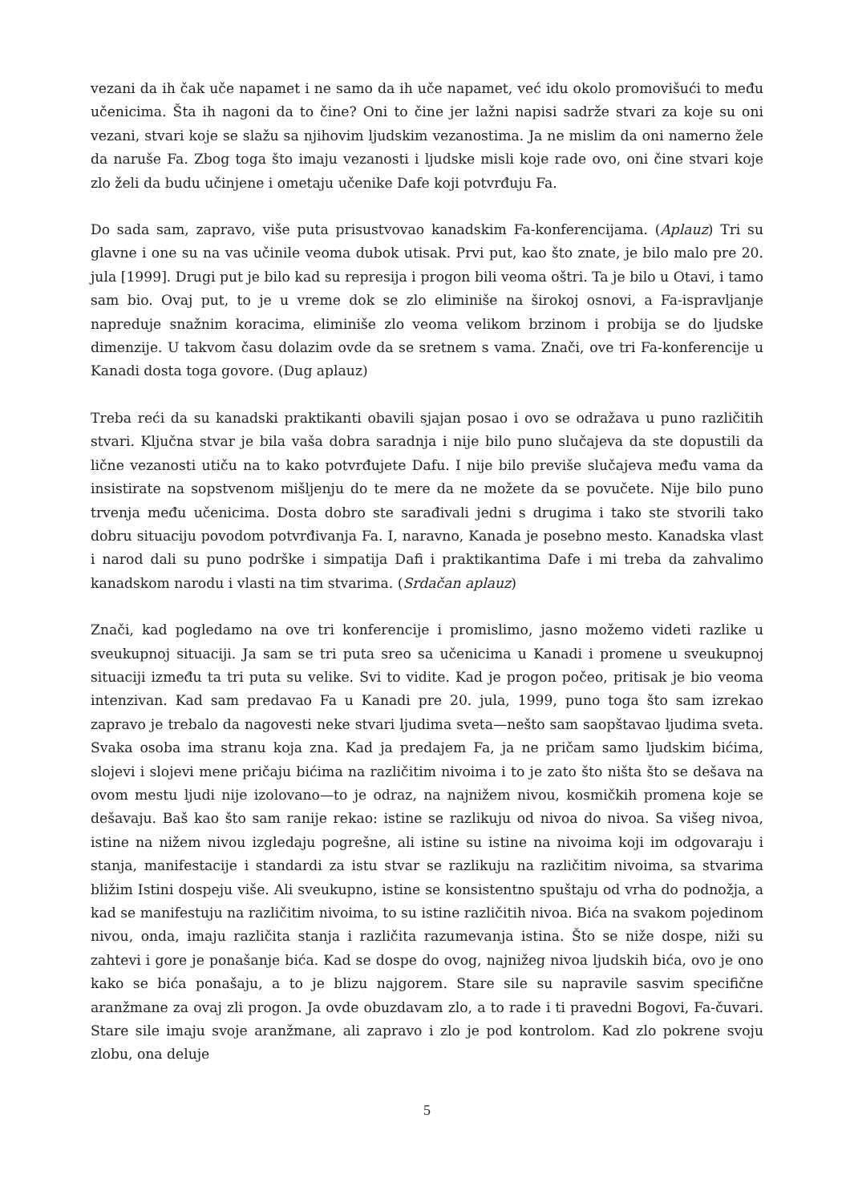vezani da ih čak uče napamet i ne samo da ih uče napamet, već idu okolo promovišući to među učenicima. Šta ih nagoni da to čine? Oni to čine jer lažni napisi sadrže stvari za koje su oni vezani, stvari koje se slažu sa njihovim ljudskim vezanostima. Ja ne mislim da oni namerno žele da naruše Fa. Zbog toga što imaju vezanosti i ljudske misli koje rade ovo, oni čine stvari koje zlo želi da budu učinjene i ometaju učenike Dafe koji potvrđuju Fa.
Do sada sam, zapravo, više puta prisustvovao kanadskim Fa-konferencijama. (Aplauz) Tri su glavne i one su na vas učinile veoma dubok utisak. Prvi put, kao što znate, je bilo malo pre 20. jula [1999]. Drugi put je bilo kad su represija i progon bili veoma oštri. Ta je bilo u Otavi, i tamo sam bio. Ovaj put, to je u vreme dok se zlo eliminiše na širokoj osnovi, a Fa-ispravljanje napreduje snažnim koracima, eliminiše zlo veoma velikom brzinom i probija se do ljudske dimenzije. U takvom času dolazim ovde da se sretnem s vama. Znači, ove tri Fa-konferencije u Kanadi dosta toga govore. (Dug aplauz)
Treba reći da su kanadski praktikanti obavili sjajan posao i ovo se odražava u puno različitih stvari. Ključna stvar je bila vaša dobra saradnja i nije bilo puno slučajeva da ste dopustili da lične vezanosti utiču na to kako potvrđujete Dafu. I nije bilo previše slučajeva među vama da insistirate na sopstvenom mišljenju do te mere da ne možete da se povučete. Nije bilo puno trvenja među učenicima. Dosta dobro ste sarađivali jedni s drugima i tako ste stvorili tako dobru situaciju povodom potvrđivanja Fa. I, naravno, Kanada je posebno mesto. Kanadska vlast i narod dali su puno podrške i simpatija Dafi i praktikantima Dafe i mi treba da zahvalimo kanadskom narodu i vlasti na tim stvarima. (Srdačan aplauz)
Znači, kad pogledamo na ove tri konferencije i promislimo, jasno možemo videti razlike u sveukupnoj situaciji. Ja sam se tri puta sreo sa učenicima u Kanadi i promene u sveukupnoj situaciji između ta tri puta su velike. Svi to vidite. Kad je progon počeo, pritisak je bio veoma intenzivan. Kad sam predavao Fa u Kanadi pre 20. jula, 1999, puno toga što sam izrekao zapravo je trebalo da nagovesti neke stvari ljudima sveta—nešto sam saopštavao ljudima sveta. Svaka osoba ima stranu koja zna. Kad ja predajem Fa, ja ne pričam samo ljudskim bićima, slojevi i slojevi mene pričaju bićima na različitim nivoima i to je zato što ništa što se dešava na ovom mestu ljudi nije izolovano—to je odraz, na najnižem nivou, kosmičkih promena koje se dešavaju. Baš kao što sam ranije rekao: istine se razlikuju od nivoa do nivoa. Sa višeg nivoa, istine na nižem nivou izgledaju pogrešne, ali istine su istine na nivoima koji im odgovaraju i stanja, manifestacije i standardi za istu stvar se razlikuju na različitim nivoima, sa stvarima bližim Istini dospeju više. Ali sveukupno, istine se konsistentno spuštaju od vrha do podnožja, a kad se manifestuju na različitim nivoima, to su istine različitih nivoa. Bića na svakom pojedinom nivou, onda, imaju različita stanja i različita razumevanja istina. Što se niže dospe, niži su zahtevi i gore je ponašanje bića. Kad se dospe do ovog, najnižeg nivoa ljudskih bića, ovo je ono kako se bića ponašaju, a to je blizu najgorem. Stare sile su napravile sasvim specifične aranžmane za ovaj zli progon. Ja ovde obuzdavam zlo, a to rade i ti pravedni Bogovi, Fa-čuvari. Stare sile imaju svoje aranžmane, ali zapravo i zlo je pod kontrolom. Kad zlo pokrene svoju zlobu, ona deluje
5